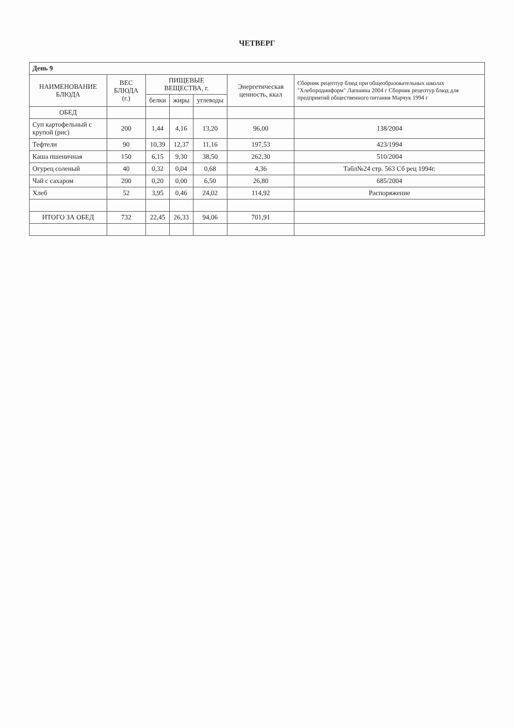ЧЕТВЕРГ
| День 9 | | | | | | |
| НАИМЕНОВАНИЕ БЛЮДА | ВЕС БЛЮДА (г.) | ПИЩЕВЫЕ ВЕЩЕСТВА, г. | | | Энергетическая ценность, ккал | Сборник рецептур блюд при общеобразовательных школах "Хлебпродинформ" Лапшина 2004 г Сборник рецептур блюд для предприятий общественного питания Марчук 1994 г |
| | | белки | жиры | углеводы | | |
| ОБЕД | | | | | | |
| Суп картофельный с крупой (рис) | 200 | 1,44 | 4,16 | 13,20 | 96,00 | 138/2004 |
| Тефтели | 90 | 10,39 | 12,37 | 11,16 | 197,53 | 423/1994 |
| Каша пшеничная | 150 | 6,15 | 9,30 | 38,50 | 262,30 | 510/2004 |
| Огурец соленый | 40 | 0,32 | 0,04 | 0,68 | 4,36 | Табл№24 стр. 563 Сб рец 1994г. |
| Чай с сахаром | 200 | 0,20 | 0,00 | 6,50 | 26,80 | 685/2004 |
| Хлеб | 52 | 3,95 | 0,46 | 24,02 | 114,92 | Распоряжение |
| ИТОГО ЗА ОБЕД | 732 | 22,45 | 26,33 | 94,06 | 701,91 | |